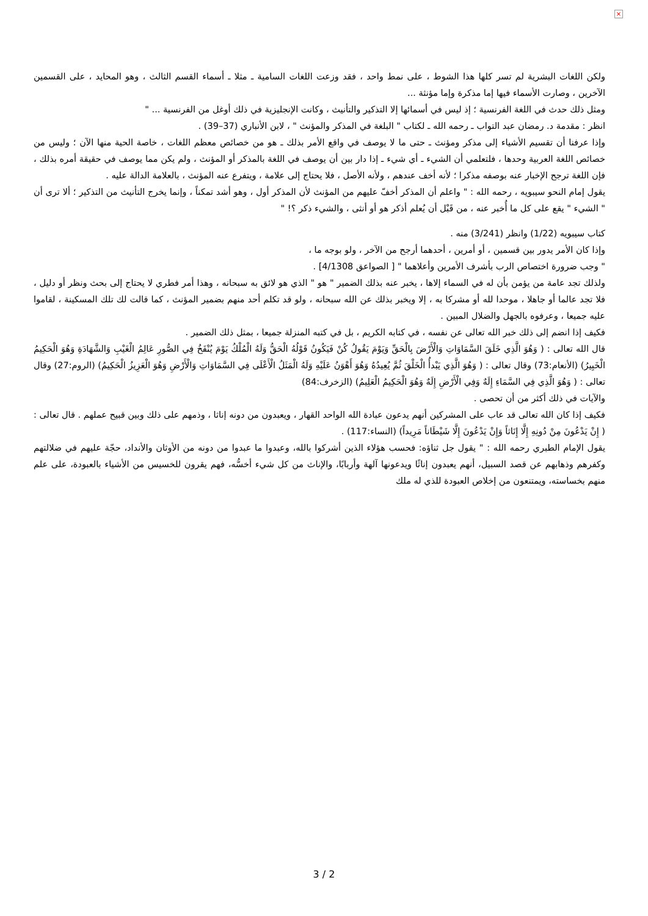×
ولكن اللغات البشرية لم تسر كلها هذا الشوط ، على نمط واحد ، فقد وزعت اللغات السامية ـ مثلا ـ أسماء القسم الثالث ، وهو المحايد ، على القسمين الآخرين ، وصارت الأسماء فيها إما مذكرة وإما مؤنثة ...
ومثل ذلك حدث في اللغة الفرنسية ؛ إذ ليس في أسمائها إلا التذكير والتأنيث ، وكانت الإنجليزية في ذلك أوغل من الفرنسية ... "
انظر : مقدمة د. رمضان عبد التواب ـ رحمه الله ـ لكتاب " البلغة في المذكر والمؤنث " ، لابن الأنباري (37–39) .
وإذا عرفنا أن تقسيم الأشياء إلى مذكر ومؤنث ـ حتى ما لا يوصف في واقع الأمر بذلك ـ هو من خصائص معظم اللغات ، خاصة الحية منها الآن ؛ وليس من خصائص اللغة العربية وحدها ، فلتعلمي أن الشيء ـ أي شيء ـ إذا دار بين أن يوصف في اللغة بالمذكر أو المؤنث ، ولم يكن مما يوصف في حقيقة أمره بذلك ، فإن اللغة ترجح الإخبار عنه بوصفه مذكرا ؛ لأنه أخف عندهم ، ولأنه الأصل ، فلا يحتاج إلى علامة ، ويتفرع عنه المؤنث ، بالعلامة الدالة عليه .
يقول إمام النحو سيبويه ، رحمه الله : " واعلم أن المذكر أخفّ عليهم من المؤنث لأن المذكر أول ، وهو أشد تمكناً ، وإنما يخرج التأنيث من التذكير ؛ ألا ترى أن " الشيء " يقع على كل ما أُخبر عنه ، من قَبْل أن يُعلم أذكر هو أو أنثى ، والشيء ذكر ؟! "
كتاب سيبويه (1/22) وانظر (3/241) منه .
وإذا كان الأمر يدور بين قسمين ، أو أمرين ، أحدهما أرجح من الآخر ، ولو بوجه ما ،
" وجب ضرورة اختصاص الرب بأشرف الأمرين وأعلاهما " [ الصواعق 4/1308] .
ولذلك تجد عامة من يؤمن بأن له في السماء إلاها ، يخبر عنه بذلك الضمير " هو " الذي هو لائق به سبحانه ، وهذا أمر فطري لا يحتاج إلى بحث ونظر أو دليل ، فلا تجد عالما أو جاهلا ، موحدا لله أو مشركا به ، إلا ويخبر بذلك عن الله سبحانه ، ولو قد تكلم أحد منهم بضمير المؤنث ، كما قالت لك تلك المسكينة ، لقاموا عليه جميعا ، وعرفوه بالجهل والضلال المبين .
فكيف إذا انضم إلى ذلك خبر الله تعالى عن نفسه ، في كتابه الكريم ، بل في كتبه المنزلة جميعا ، بمثل ذلك الضمير .
قال الله تعالى : ( وَهُوَ الَّذِي خَلَقَ السَّمَاوَاتِ وَالْأَرْضَ بِالْحَقِّ وَيَوْمَ يَقُولُ كُنْ فَيَكُونُ قَوْلُهُ الْحَقُّ وَلَهُ الْمُلْكُ يَوْمَ يُنْفَخُ فِي الصُّورِ عَالِمُ الْغَيْبِ وَالشَّهَادَةِ وَهُوَ الْحَكِيمُ الْخَبِيرُ) (الأنعام:73) وقال تعالى : ( وَهُوَ الَّذِي يَبْدأُ الْخَلْقَ ثُمَّ يُعِيدُهُ وَهُوَ أَهْوَنُ عَلَيْهِ وَلَهُ الْمَثَلُ الْأَعْلَى فِي السَّمَاوَاتِ وَالْأَرْضِ وَهُوَ الْعَزِيزُ الْحَكِيمُ) (الروم:27) وقال تعالى : ( وَهُوَ الَّذِي فِي السَّمَاءِ إِلَهٌ وَفِي الْأَرْضِ إِلَهٌ وَهُوَ الْحَكِيمُ الْعَلِيمُ) (الزخرف:84)
والآيات في ذلك أكثر من أن تحصى .
فكيف إذا كان الله تعالى قد عاب على المشركين أنهم يدعون عبادة الله الواحد القهار ، ويعبدون من دونه إناثا ، وذمهم على ذلك وبين قبيح عملهم . قال تعالى : ( إِنْ يَدْعُونَ مِنْ دُونِهِ إِلَّا إِنَاثاً وَإِنْ يَدْعُونَ إِلَّا شَيْطَاناً مَرِيداً) (النساء:117) .
يقول الإمام الطبري رحمه الله : " يقول جل ثناؤه: فحسب هؤلاء الذين أشركوا بالله، وعبدوا ما عبدوا من دونه من الأوثان والأنداد، حجّة عليهم في ضلالتهم وكفرهم وذهابهم عن قصد السبيل، أنهم يعبدون إناثًا ويدعونها آلهة وأربابًا، والإناث من كل شيء أخسُّه، فهم يقرون للخسيس من الأشياء بالعبودة، على علم منهم بخساسته، ويمتنعون من إخلاص العبودة للذي له ملك
3 / 2